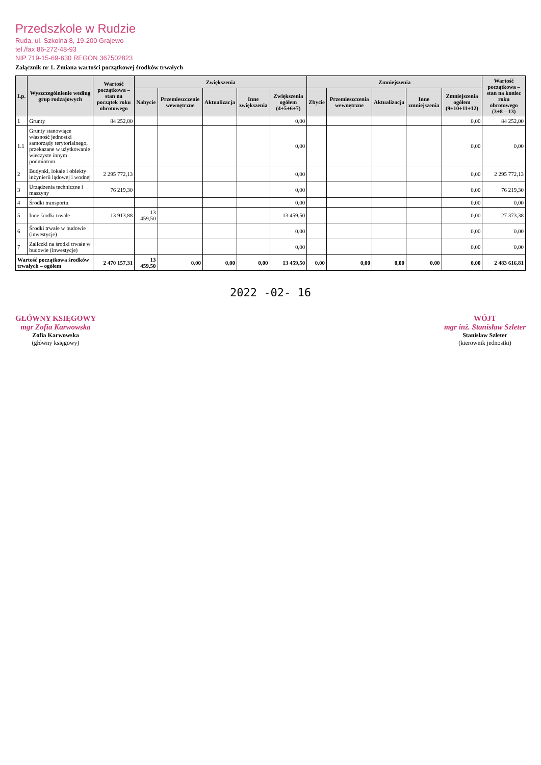Przedszkole w Rudzie
Ruda, ul. Szkolna 8, 19-200 Grajewo
tel./fax 86-272-48-93
NIP 719-15-69-630 REGON 367502823
Załącznik nr 1. Zmiana wartości początkowej środków trwałych
| Lp. | Wyszczególnienie według grup rodzajowych | Wartość początkowa – stan na początek roku obrotowego | Zwiększenia | | | | | Zmniejszenia | | | | | Wartość początkowa – stan na koniec roku obrotowego (3+8 – 13) |
| --- | --- | --- | --- | --- | --- | --- | --- | --- | --- | --- | --- | --- | --- |
| | | | Nabycie | Przemieszczenie wewnętrzne | Aktualizacja | Inne zwiększenia | Zwiększenia ogółem (4+5+6+7) | Zbycie | Przemieszczenia wewnętrzne | Aktualizacja | Inne zmniejszenia | Zmniejszenia ogółem (9+10+11+12) | |
| 1 | Grunty | 84 252,00 | | | | | 0,00 | | | | | 0,00 | 84 252,00 |
| 1.1 | Grunty stanowiące własność jednostki samorządy terytorialnego, przekazane w użytkowanie wieczyste innym podmiotom | | | | | | 0,00 | | | | | 0,00 | 0,00 |
| 2 | Budynki, lokale i obiekty inżynierii lądowej i wodnej | 2 295 772,13 | | | | | 0,00 | | | | | 0,00 | 2 295 772,13 |
| 3 | Urządzenia techniczne i maszyny | 76 219,30 | | | | | 0,00 | | | | | 0,00 | 76 219,30 |
| 4 | Środki transportu | | | | | | 0,00 | | | | | 0,00 | 0,00 |
| 5 | Inne środki trwałe | 13 913,88 | 13 459,50 | | | | 13 459,50 | | | | | 0,00 | 27 373,38 |
| 6 | Środki trwałe w budowie (inwestycje) | | | | | | 0,00 | | | | | 0,00 | 0,00 |
| 7 | Zaliczki na środki trwałe w budowie (inwestycje) | | | | | | 0,00 | | | | | 0,00 | 0,00 |
| Wartość początkowa środków trwałych – ogółem | | 2 470 157,31 | 13 459,50 | 0,00 | 0,00 | 0,00 | 13 459,50 | 0,00 | 0,00 | 0,00 | 0,00 | 0,00 | 2 483 616,81 |
2022 -02- 16
GŁÓWNY KSIĘGOWY
mgr Zofia Karwowska
Zofia Karwowska
(główny księgowy)
WÓJT
mgr inż. Stanisław Szleter
Stanisław Szleter
(kierownik jednostki)